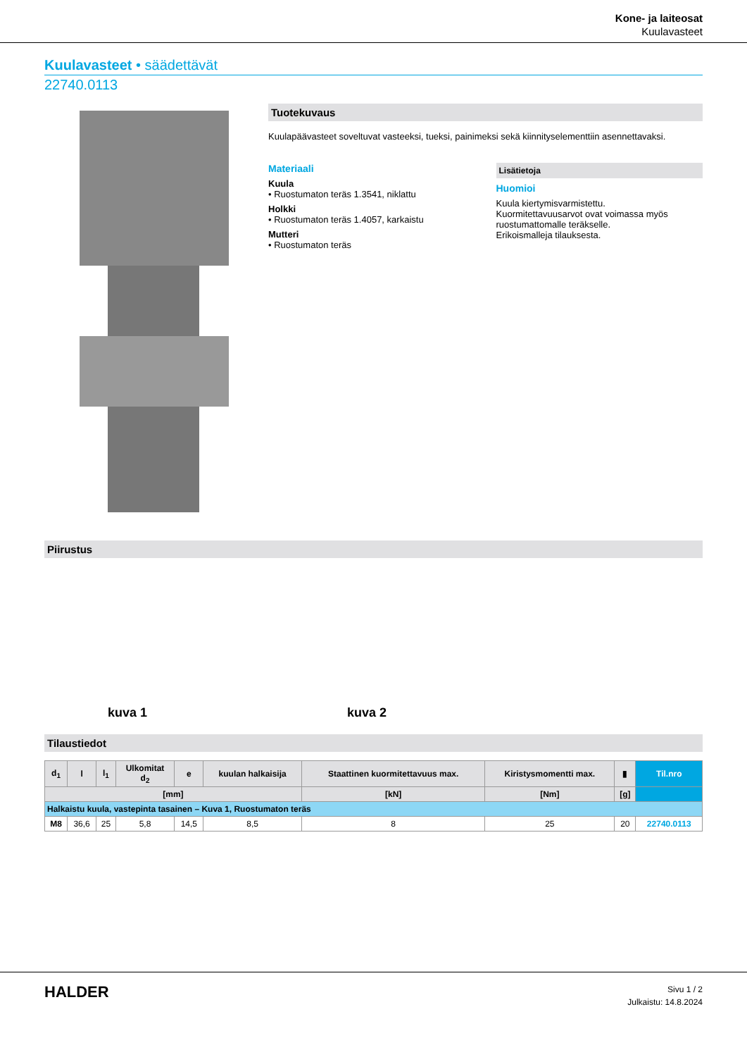Kone- ja laiteosat
Kuulavasteet
Kuulavasteet • säädettävät
22740.0113
Tuotekuvaus
Kuulapäävasteet soveltuvat vasteeksi, tueksi, painimeksi sekä kiinnityselementtiin asennettavaksi.
Materiaali
Kuula
• Ruostumaton teräs 1.3541, niklattu
Holkki
• Ruostumaton teräs 1.4057, karkaistu
Mutteri
• Ruostumaton teräs
Lisätietoja
Huomioi
Kuula kiertymisvarmistettu.
Kuormitettavuusarvot ovat voimassa myös ruostumattomalle teräkselle.
Erikoismalleja tilauksesta.
Piirustus
kuva 1
kuva 2
Tilaustiedot
| d<sub>1</sub> | l | l<sub>1</sub> | Ulkomitat d<sub>2</sub> | e | kuulan halkaisija | Staattinen kuormitettavuus max. | Kiristysmomentti max. | ▮ | Til.nro |
| --- | --- | --- | --- | --- | --- | --- | --- | --- | --- |
| [mm] | | | | | | [kN] | [Nm] | [g] | |
| Halkaistu kuula, vastepinta tasainen – Kuva 1, Ruostumaton teräs | | | | | | | | | |
| M8 | 36,6 | 25 | 5,8 | 14,5 | 8,5 | 8 | 25 | 20 | 22740.0113 |
HALDER
Sivu 1 / 2
Julkaistu: 14.8.2024